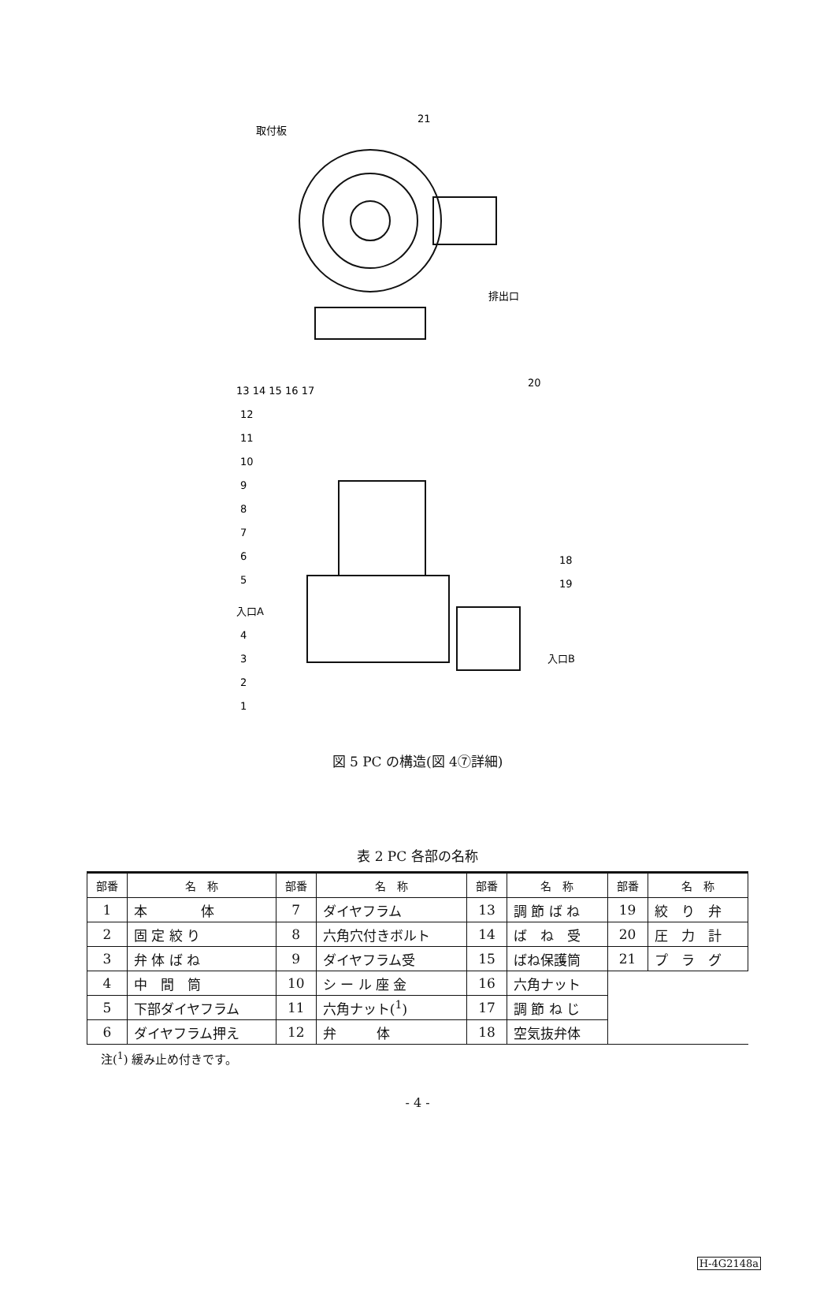取付板
21
排出口
20
13 14 15 16 17
18
19
入口A
入口B
12
11
10
9
8
7
6
5
4
3
2
1
図 5 PC の構造(図 4⑦詳細)
表 2 PC 各部の名称
| 部番 | 名 称 | 部番 | 名 称 | 部番 | 名 称 | 部番 | 名 称 |
| --- | --- | --- | --- | --- | --- | --- | --- |
| 1 | 本 体 | 7 | ダイヤフラム | 13 | 調 節 ば ね | 19 | 絞 り 弁 |
| 2 | 固 定 絞 り | 8 | 六角穴付きボルト | 14 | ば ね 受 | 20 | 圧 力 計 |
| 3 | 弁 体 ば ね | 9 | ダイヤフラム受 | 15 | ばね保護筒 | 21 | プ ラ グ |
| 4 | 中 間 筒 | 10 | シ ー ル 座 金 | 16 | 六角ナット | | |
| 5 | 下部ダイヤフラム | 11 | 六角ナット(<sup>1</sup>) | 17 | 調 節 ね じ | | |
| 6 | ダイヤフラム押え | 12 | 弁 体 | 18 | 空気抜弁体 | | |
注(<sup>1</sup>) 緩み止め付きです。
- 4 -
H-4G2148a